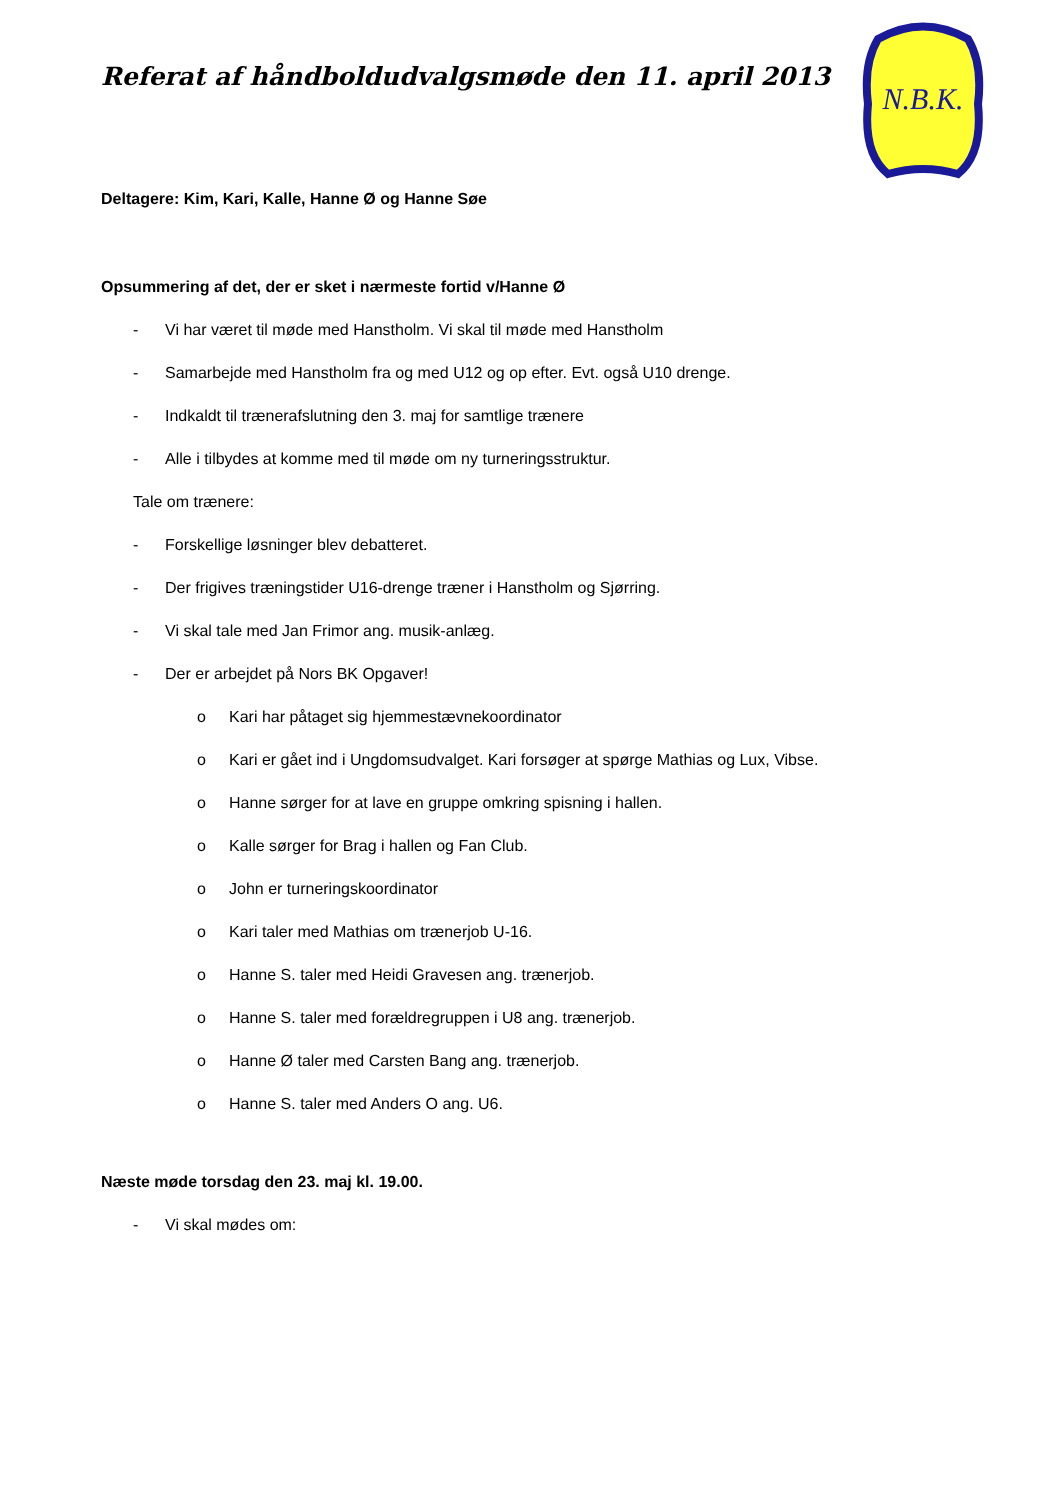Referat af håndboldudvalgsmøde den 11. april 2013
N.B.K.
Deltagere: Kim, Kari, Kalle, Hanne Ø og Hanne Søe
Opsummering af det, der er sket i nærmeste fortid v/Hanne Ø
- Vi har været til møde med Hanstholm. Vi skal til møde med Hanstholm
- Samarbejde med Hanstholm fra og med U12 og op efter. Evt. også U10 drenge.
- Indkaldt til trænerafslutning den 3. maj for samtlige trænere
- Alle i tilbydes at komme med til møde om ny turneringsstruktur.
Tale om trænere:
- Forskellige løsninger blev debatteret.
- Der frigives træningstider U16-drenge træner i Hanstholm og Sjørring.
- Vi skal tale med Jan Frimor ang. musik-anlæg.
- Der er arbejdet på Nors BK Opgaver!
o Kari har påtaget sig hjemmestævnekoordinator
o Kari er gået ind i Ungdomsudvalget. Kari forsøger at spørge Mathias og Lux, Vibse.
o Hanne sørger for at lave en gruppe omkring spisning i hallen.
o Kalle sørger for Brag i hallen og Fan Club.
o John er turneringskoordinator
o Kari taler med Mathias om trænerjob U-16.
o Hanne S. taler med Heidi Gravesen ang. trænerjob.
o Hanne S. taler med forældregruppen i U8 ang. trænerjob.
o Hanne Ø taler med Carsten Bang ang. trænerjob.
o Hanne S. taler med Anders O ang. U6.
Næste møde torsdag den 23. maj kl. 19.00.
- Vi skal mødes om: